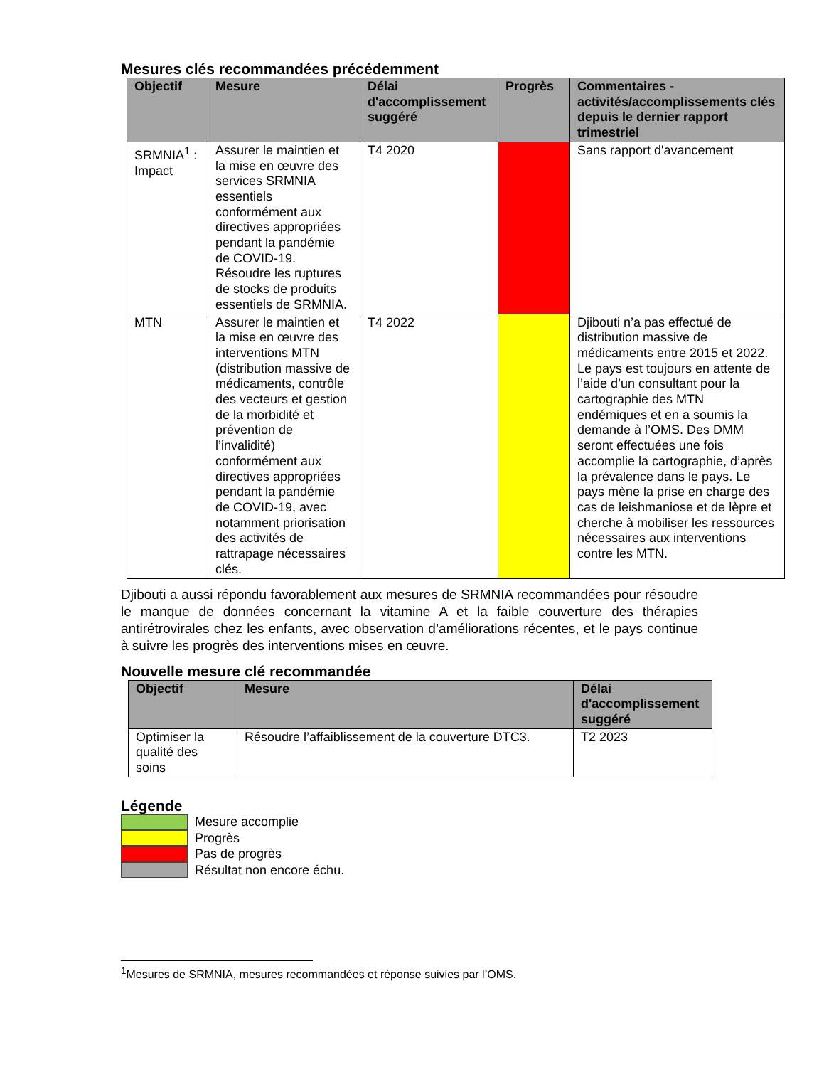Mesures clés recommandées précédemment
| Objectif | Mesure | Délai d'accomplissement suggéré | Progrès | Commentaires - activités/accomplissements clés depuis le dernier rapport trimestriel |
| --- | --- | --- | --- | --- |
| SRMNIA<sup>1</sup> : Impact | Assurer le maintien et la mise en œuvre des services SRMNIA essentiels conformément aux directives appropriées pendant la pandémie de COVID-19. Résoudre les ruptures de stocks de produits essentiels de SRMNIA. | T4 2020 | | Sans rapport d'avancement |
| MTN | Assurer le maintien et la mise en œuvre des interventions MTN (distribution massive de médicaments, contrôle des vecteurs et gestion de la morbidité et prévention de l’invalidité) conformément aux directives appropriées pendant la pandémie de COVID-19, avec notamment priorisation des activités de rattrapage nécessaires clés. | T4 2022 | | Djibouti n’a pas effectué de distribution massive de médicaments entre 2015 et 2022. Le pays est toujours en attente de l’aide d’un consultant pour la cartographie des MTN endémiques et en a soumis la demande à l’OMS. Des DMM seront effectuées une fois accomplie la cartographie, d’après la prévalence dans le pays. Le pays mène la prise en charge des cas de leishmaniose et de lèpre et cherche à mobiliser les ressources nécessaires aux interventions contre les MTN. |
Djibouti a aussi répondu favorablement aux mesures de SRMNIA recommandées pour résoudre le manque de données concernant la vitamine A et la faible couverture des thérapies antirétrovirales chez les enfants, avec observation d’améliorations récentes, et le pays continue à suivre les progrès des interventions mises en œuvre.
Nouvelle mesure clé recommandée
| Objectif | Mesure | Délai d'accomplissement suggéré |
| --- | --- | --- |
| Optimiser la qualité des soins | Résoudre l’affaiblissement de la couverture DTC3. | T2 2023 |
Légende
Mesure accomplie
Progrès
Pas de progrès
Résultat non encore échu.
<sup>1</sup> Mesures de SRMNIA, mesures recommandées et réponse suivies par l’OMS.